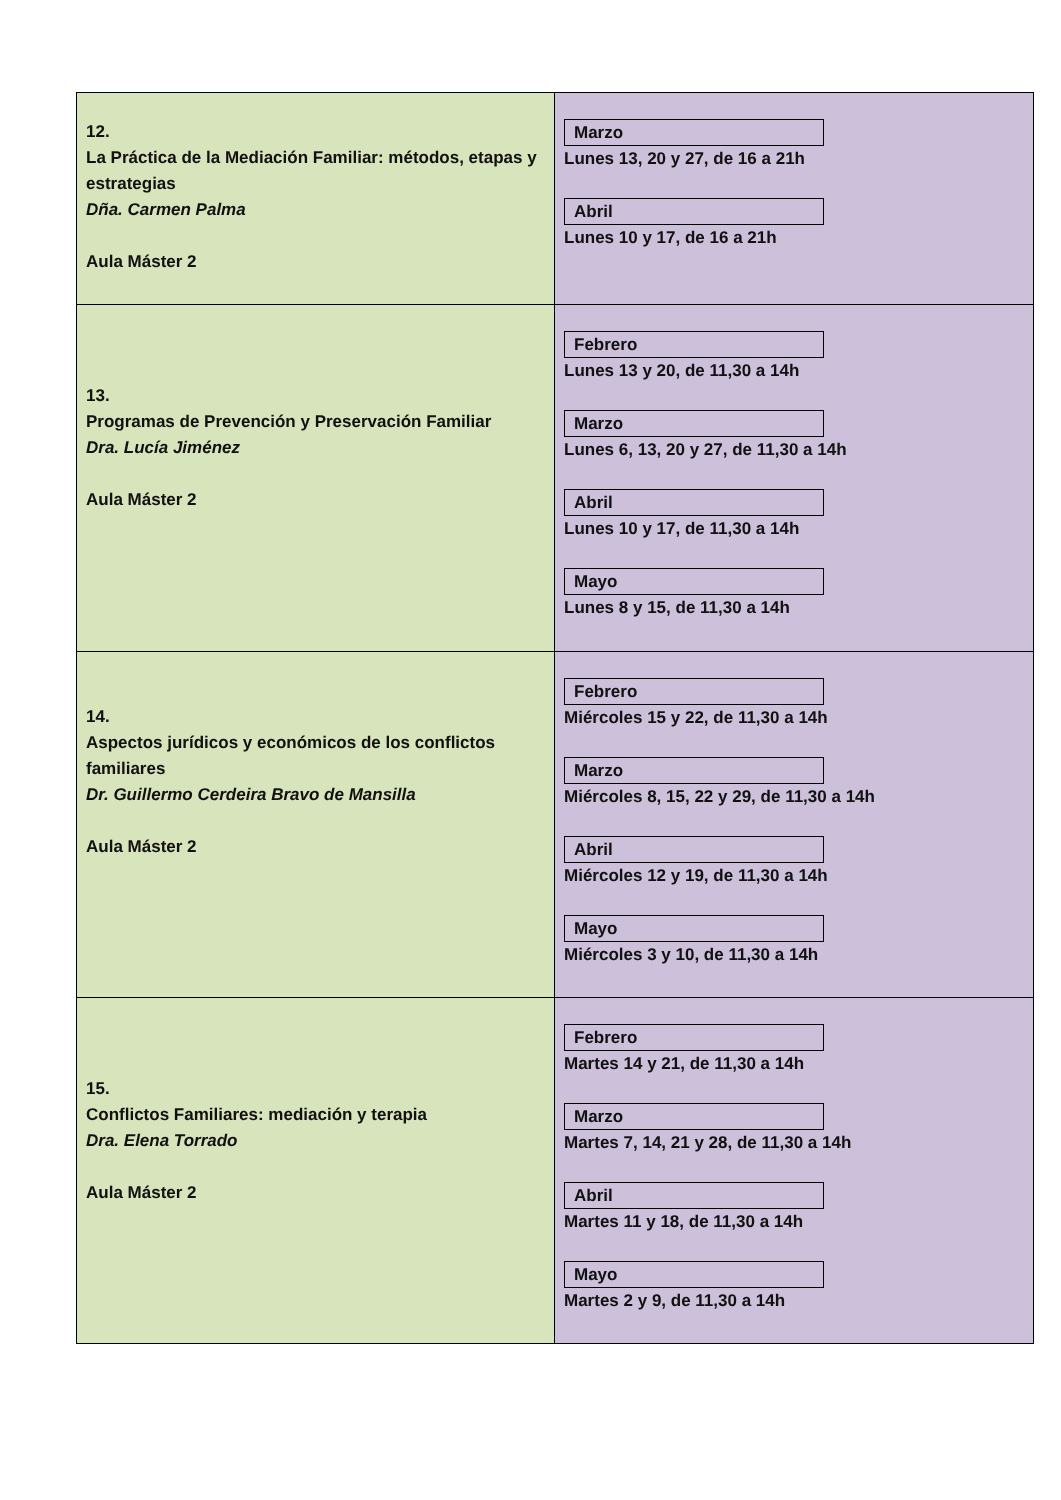| 12. La Práctica de la Mediación Familiar: métodos, etapas y estrategias Dña. Carmen Palma Aula Máster 2 | Marzo Lunes 13, 20 y 27, de 16 a 21h Abril Lunes 10 y 17, de 16 a 21h |
| 13. Programas de Prevención y Preservación Familiar Dra. Lucía Jiménez Aula Máster 2 | Febrero Lunes 13 y 20, de 11,30 a 14h Marzo Lunes 6, 13, 20 y 27, de 11,30 a 14h Abril Lunes 10 y 17, de 11,30 a 14h Mayo Lunes 8 y 15, de 11,30 a 14h |
| 14. Aspectos jurídicos y económicos de los conflictos familiares Dr. Guillermo Cerdeira Bravo de Mansilla Aula Máster 2 | Febrero Miércoles 15 y 22, de 11,30 a 14h Marzo Miércoles 8, 15, 22 y 29, de 11,30 a 14h Abril Miércoles 12 y 19, de 11,30 a 14h Mayo Miércoles 3 y 10, de 11,30 a 14h |
| 15. Conflictos Familiares: mediación y terapia Dra. Elena Torrado Aula Máster 2 | Febrero Martes 14 y 21, de 11,30 a 14h Marzo Martes 7, 14, 21 y 28, de 11,30 a 14h Abril Martes 11 y 18, de 11,30 a 14h Mayo Martes 2 y 9, de 11,30 a 14h |